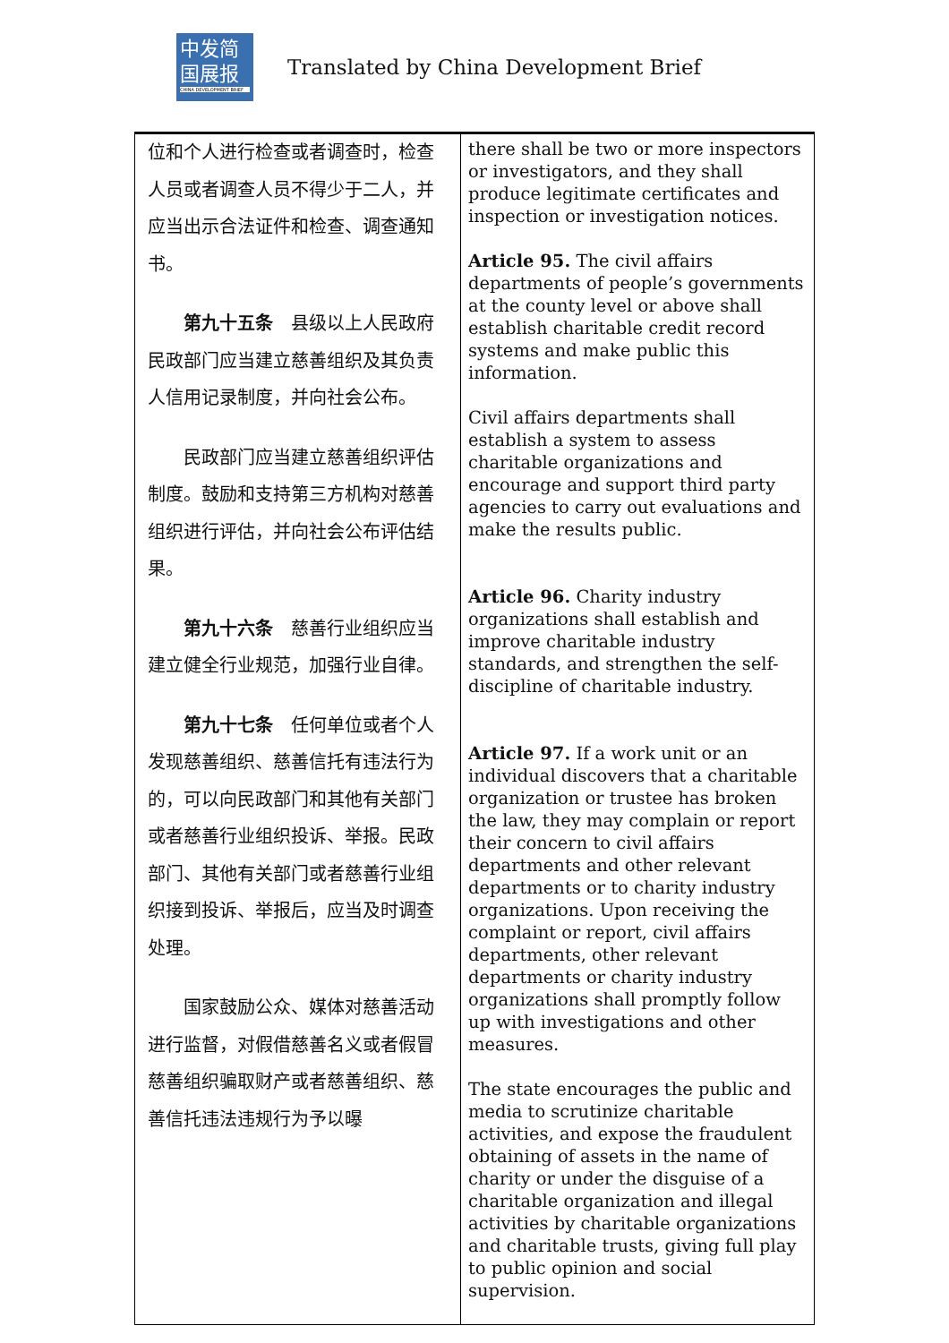中发简
国展报
CHINA DEVELOPMENT BRIEF
Translated by China Development Brief
| 位和个人进行检查或者调查时，检查人员或者调查人员不得少于二人，并应当出示合法证件和检查、调查通知书。 第九十五条 县级以上人民政府民政部门应当建立慈善组织及其负责人信用记录制度，并向社会公布。 民政部门应当建立慈善组织评估制度。鼓励和支持第三方机构对慈善组织进行评估，并向社会公布评估结果。 第九十六条 慈善行业组织应当建立健全行业规范，加强行业自律。 第九十七条 任何单位或者个人发现慈善组织、慈善信托有违法行为的，可以向民政部门和其他有关部门或者慈善行业组织投诉、举报。民政部门、其他有关部门或者慈善行业组织接到投诉、举报后，应当及时调查处理。 国家鼓励公众、媒体对慈善活动进行监督，对假借慈善名义或者假冒慈善组织骗取财产或者慈善组织、慈善信托违法违规行为予以曝 | there shall be two or more inspectors or investigators, and they shall produce legitimate certificates and inspection or investigation notices. Article 95. The civil affairs departments of people’s governments at the county level or above shall establish charitable credit record systems and make public this information. Civil affairs departments shall establish a system to assess charitable organizations and encourage and support third party agencies to carry out evaluations and make the results public. Article 96. Charity industry organizations shall establish and improve charitable industry standards, and strengthen the self-discipline of charitable industry. Article 97. If a work unit or an individual discovers that a charitable organization or trustee has broken the law, they may complain or report their concern to civil affairs departments and other relevant departments or to charity industry organizations. Upon receiving the complaint or report, civil affairs departments, other relevant departments or charity industry organizations shall promptly follow up with investigations and other measures. The state encourages the public and media to scrutinize charitable activities, and expose the fraudulent obtaining of assets in the name of charity or under the disguise of a charitable organization and illegal activities by charitable organizations and charitable trusts, giving full play to public opinion and social supervision. |